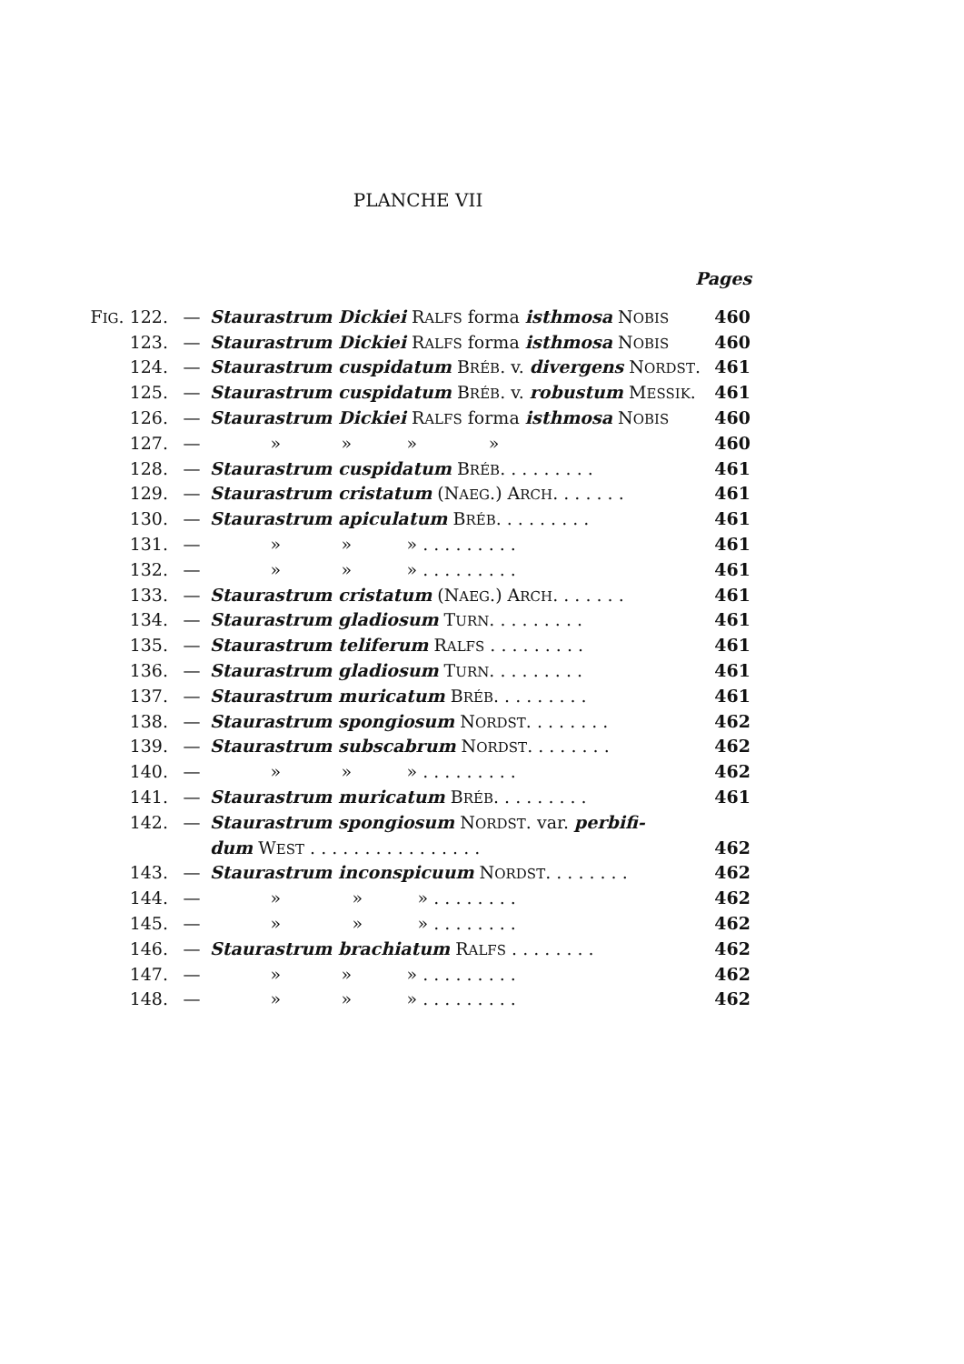PLANCHE VII
Pages
| F IG . 122. | — | Staurastrum Dickiei R ALFS forma isthmosa N OBIS | 460 |
| 123. | — | Staurastrum Dickiei R ALFS forma isthmosa N OBIS | 460 |
| 124. | — | Staurastrum cuspidatum B RÉB . v. divergens N ORDST . | 461 |
| 125. | — | Staurastrum cuspidatum B RÉB . v. robustum M ESSIK . | 461 |
| 126. | — | Staurastrum Dickiei R ALFS forma isthmosa N OBIS | 460 |
| 127. | — | » » » » | 460 |
| 128. | — | Staurastrum cuspidatum B RÉB . . . . . . . . . | 461 |
| 129. | — | Staurastrum cristatum (N AEG .) A RCH . . . . . . . | 461 |
| 130. | — | Staurastrum apiculatum B RÉB . . . . . . . . . | 461 |
| 131. | — | » » » . . . . . . . . . | 461 |
| 132. | — | » » » . . . . . . . . . | 461 |
| 133. | — | Staurastrum cristatum (N AEG .) A RCH . . . . . . . | 461 |
| 134. | — | Staurastrum gladiosum T URN . . . . . . . . . | 461 |
| 135. | — | Staurastrum teliferum R ALFS . . . . . . . . . | 461 |
| 136. | — | Staurastrum gladiosum T URN . . . . . . . . . | 461 |
| 137. | — | Staurastrum muricatum B RÉB . . . . . . . . . | 461 |
| 138. | — | Staurastrum spongiosum N ORDST . . . . . . . . | 462 |
| 139. | — | Staurastrum subscabrum N ORDST . . . . . . . . | 462 |
| 140. | — | » » » . . . . . . . . . | 462 |
| 141. | — | Staurastrum muricatum B RÉB . . . . . . . . . | 461 |
| 142. | — | Staurastrum spongiosum N ORDST . var. perbifi- | |
| | | dum W EST . . . . . . . . . . . . . . . . | 462 |
| 143. | — | Staurastrum inconspicuum N ORDST . . . . . . . . | 462 |
| 144. | — | » » » . . . . . . . . | 462 |
| 145. | — | » » » . . . . . . . . | 462 |
| 146. | — | Staurastrum brachiatum R ALFS . . . . . . . . | 462 |
| 147. | — | » » » . . . . . . . . . | 462 |
| 148. | — | » » » . . . . . . . . . | 462 |